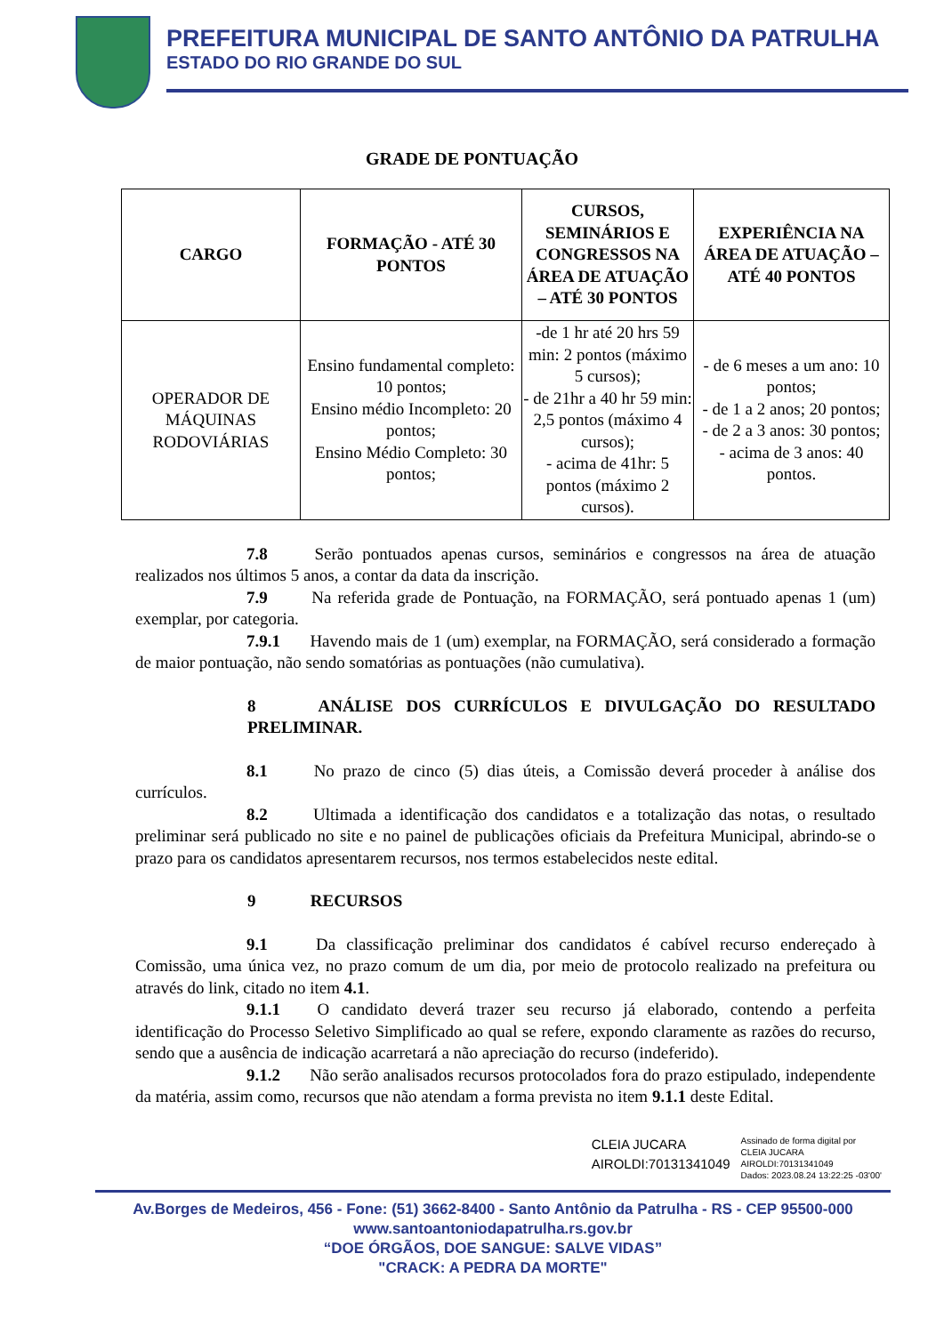PREFEITURA MUNICIPAL DE SANTO ANTÔNIO DA PATRULHA
ESTADO DO RIO GRANDE DO SUL
GRADE DE PONTUAÇÃO
| CARGO | FORMAÇÃO - ATÉ 30 PONTOS | CURSOS, SEMINÁRIOS E CONGRESSOS NA ÁREA DE ATUAÇÃO – ATÉ 30 PONTOS | EXPERIÊNCIA NA ÁREA DE ATUAÇÃO – ATÉ 40 PONTOS |
| --- | --- | --- | --- |
| OPERADOR DE MÁQUINAS RODOVIÁRIAS | Ensino fundamental completo: 10 pontos; Ensino médio Incompleto: 20 pontos; Ensino Médio Completo: 30 pontos; | -de 1 hr até 20 hrs 59 min: 2 pontos (máximo 5 cursos); - de 21hr a 40 hr 59 min: 2,5 pontos (máximo 4 cursos); - acima de 41hr: 5 pontos (máximo 2 cursos). | - de 6 meses a um ano: 10 pontos; - de 1 a 2 anos; 20 pontos; - de 2 a 3 anos: 30 pontos; - acima de 3 anos: 40 pontos. |
7.8 Serão pontuados apenas cursos, seminários e congressos na área de atuação realizados nos últimos 5 anos, a contar da data da inscrição.
7.9 Na referida grade de Pontuação, na FORMAÇÃO, será pontuado apenas 1 (um) exemplar, por categoria.
7.9.1 Havendo mais de 1 (um) exemplar, na FORMAÇÃO, será considerado a formação de maior pontuação, não sendo somatórias as pontuações (não cumulativa).
8 ANÁLISE DOS CURRÍCULOS E DIVULGAÇÃO DO RESULTADO PRELIMINAR.
8.1 No prazo de cinco (5) dias úteis, a Comissão deverá proceder à análise dos currículos.
8.2 Ultimada a identificação dos candidatos e a totalização das notas, o resultado preliminar será publicado no site e no painel de publicações oficiais da Prefeitura Municipal, abrindo-se o prazo para os candidatos apresentarem recursos, nos termos estabelecidos neste edital.
9 RECURSOS
9.1 Da classificação preliminar dos candidatos é cabível recurso endereçado à Comissão, uma única vez, no prazo comum de um dia, por meio de protocolo realizado na prefeitura ou através do link, citado no item 4.1.
9.1.1 O candidato deverá trazer seu recurso já elaborado, contendo a perfeita identificação do Processo Seletivo Simplificado ao qual se refere, expondo claramente as razões do recurso, sendo que a ausência de indicação acarretará a não apreciação do recurso (indeferido).
9.1.2 Não serão analisados recursos protocolados fora do prazo estipulado, independente da matéria, assim como, recursos que não atendam a forma prevista no item 9.1.1 deste Edital.
CLEIA JUCARA
AIROLDI:70131341049
Assinado de forma digital por
CLEIA JUCARA
AIROLDI:70131341049
Dados: 2023.08.24 13:22:25 -03'00'
Av.Borges de Medeiros, 456 - Fone: (51) 3662-8400 - Santo Antônio da Patrulha - RS - CEP 95500-000
www.santoantoniodapatrulha.rs.gov.br
“DOE ÓRGÃOS, DOE SANGUE: SALVE VIDAS”
"CRACK: A PEDRA DA MORTE"